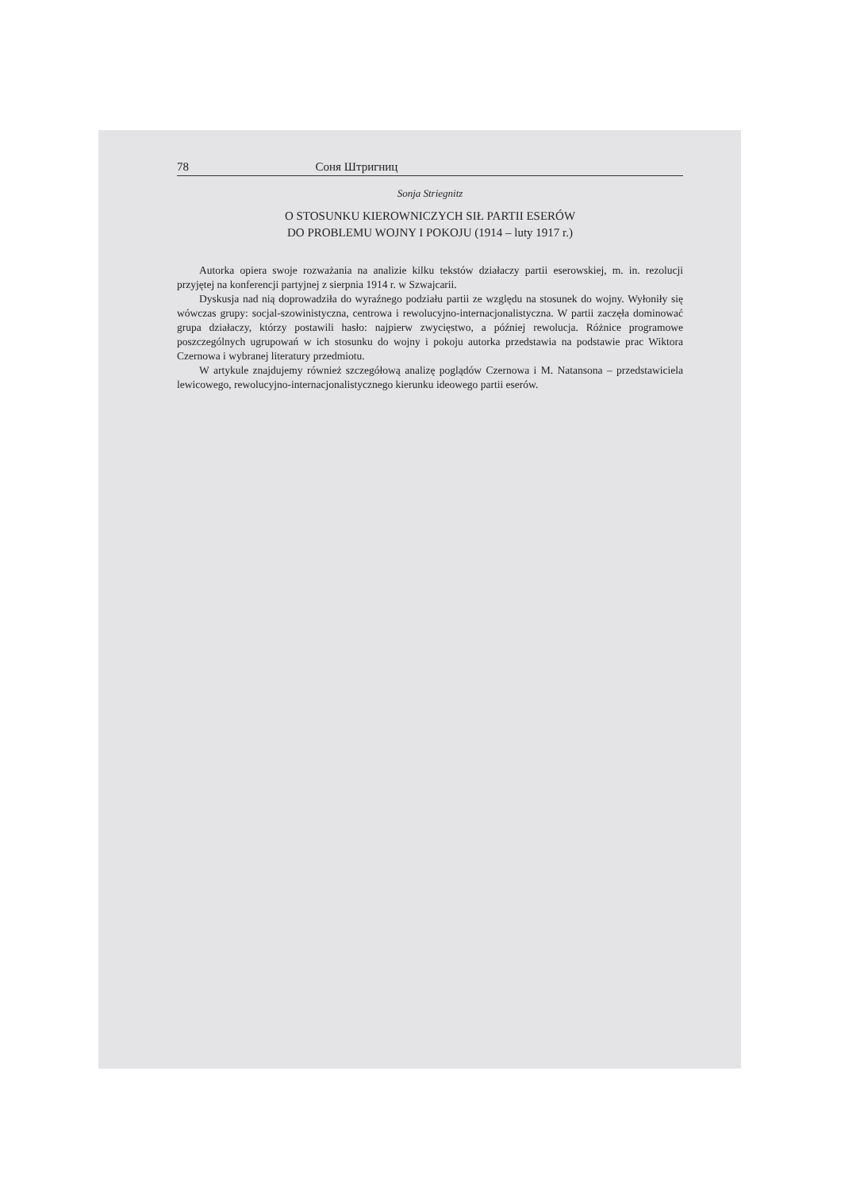78 Соня Штригниц
Sonja Striegnitz
O STOSUNKU KIEROWNICZYCH SIŁ PARTII ESERÓW
DO PROBLEMU WOJNY I POKOJU (1914 – luty 1917 r.)
Autorka opiera swoje rozważania na analizie kilku tekstów działaczy partii eserowskiej, m. in. rezolucji przyjętej na konferencji partyjnej z sierpnia 1914 r. w Szwajcarii.
Dyskusja nad nią doprowadziła do wyraźnego podziału partii ze względu na stosunek do wojny. Wyłoniły się wówczas grupy: socjal-szowinistyczna, centrowa i rewolucyjno-internacjonalistyczna. W partii zaczęła dominować grupa działaczy, którzy postawili hasło: najpierw zwycięstwo, a później rewolucja. Różnice programowe poszczególnych ugrupowań w ich stosunku do wojny i pokoju autorka przedstawia na podstawie prac Wiktora Czernowa i wybranej literatury przedmiotu.
W artykule znajdujemy również szczegółową analizę poglądów Czernowa i M. Natansona – przedstawiciela lewicowego, rewolucyjno-internacjonalistycznego kierunku ideowego partii eserów.